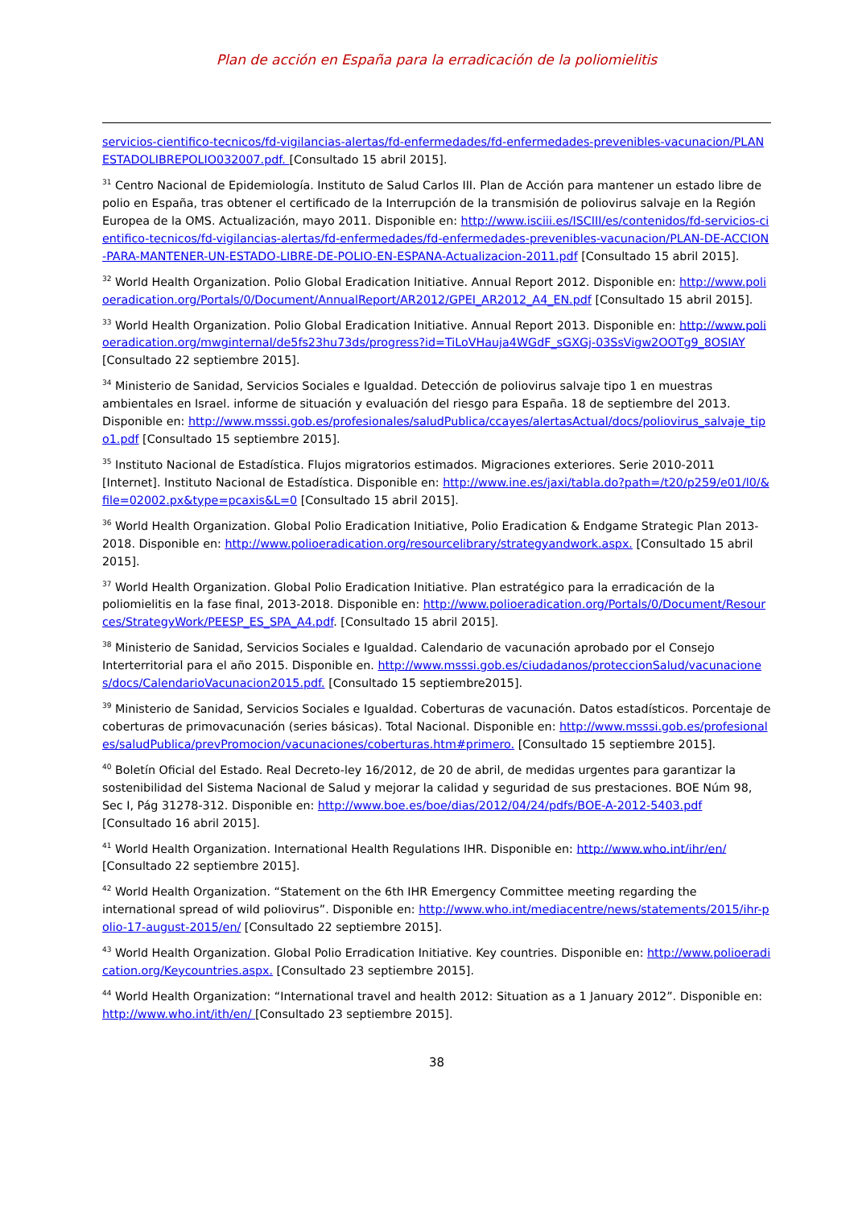Plan de acción en España para la erradicación de la poliomielitis
servicios-cientifico-tecnicos/fd-vigilancias-alertas/fd-enfermedades/fd-enfermedades-prevenibles-vacunacion/PLANESTADOLIBREPOLIO032007.pdf. [Consultado 15 abril 2015].
<sup>31</sup> Centro Nacional de Epidemiología. Instituto de Salud Carlos III. Plan de Acción para mantener un estado libre de polio en España, tras obtener el certificado de la Interrupción de la transmisión de poliovirus salvaje en la Región Europea de la OMS. Actualización, mayo 2011. Disponible en: http://www.isciii.es/ISCIII/es/contenidos/fd-servicios-cientifico-tecnicos/fd-vigilancias-alertas/fd-enfermedades/fd-enfermedades-prevenibles-vacunacion/PLAN-DE-ACCION-PARA-MANTENER-UN-ESTADO-LIBRE-DE-POLIO-EN-ESPANA-Actualizacion-2011.pdf [Consultado 15 abril 2015].
<sup>32</sup> World Health Organization. Polio Global Eradication Initiative. Annual Report 2012. Disponible en: http://www.polioeradication.org/Portals/0/Document/AnnualReport/AR2012/GPEI_AR2012_A4_EN.pdf [Consultado 15 abril 2015].
<sup>33</sup> World Health Organization. Polio Global Eradication Initiative. Annual Report 2013. Disponible en: http://www.polioeradication.org/mwginternal/de5fs23hu73ds/progress?id=TiLoVHauja4WGdF_sGXGj-03SsVigw2OOTg9_8OSIAY [Consultado 22 septiembre 2015].
<sup>34</sup> Ministerio de Sanidad, Servicios Sociales e Igualdad. Detección de poliovirus salvaje tipo 1 en muestras ambientales en Israel. informe de situación y evaluación del riesgo para España. 18 de septiembre del 2013. Disponible en: http://www.msssi.gob.es/profesionales/saludPublica/ccayes/alertasActual/docs/poliovirus_salvaje_tipo1.pdf [Consultado 15 septiembre 2015].
<sup>35</sup> Instituto Nacional de Estadística. Flujos migratorios estimados. Migraciones exteriores. Serie 2010-2011 [Internet]. Instituto Nacional de Estadística. Disponible en: http://www.ine.es/jaxi/tabla.do?path=/t20/p259/e01/l0/&file=02002.px&type=pcaxis&L=0 [Consultado 15 abril 2015].
<sup>36</sup> World Health Organization. Global Polio Eradication Initiative, Polio Eradication & Endgame Strategic Plan 2013-2018. Disponible en: http://www.polioeradication.org/resourcelibrary/strategyandwork.aspx. [Consultado 15 abril 2015].
<sup>37</sup> World Health Organization. Global Polio Eradication Initiative. Plan estratégico para la erradicación de la poliomielitis en la fase final, 2013-2018. Disponible en: http://www.polioeradication.org/Portals/0/Document/Resources/StrategyWork/PEESP_ES_SPA_A4.pdf. [Consultado 15 abril 2015].
<sup>38</sup> Ministerio de Sanidad, Servicios Sociales e Igualdad. Calendario de vacunación aprobado por el Consejo Interterritorial para el año 2015. Disponible en. http://www.msssi.gob.es/ciudadanos/proteccionSalud/vacunaciones/docs/CalendarioVacunacion2015.pdf. [Consultado 15 septiembre2015].
<sup>39</sup> Ministerio de Sanidad, Servicios Sociales e Igualdad. Coberturas de vacunación. Datos estadísticos. Porcentaje de coberturas de primovacunación (series básicas). Total Nacional. Disponible en: http://www.msssi.gob.es/profesionales/saludPublica/prevPromocion/vacunaciones/coberturas.htm#primero. [Consultado 15 septiembre 2015].
<sup>40</sup> Boletín Oficial del Estado. Real Decreto-ley 16/2012, de 20 de abril, de medidas urgentes para garantizar la sostenibilidad del Sistema Nacional de Salud y mejorar la calidad y seguridad de sus prestaciones. BOE Núm 98, Sec I, Pág 31278-312. Disponible en: http://www.boe.es/boe/dias/2012/04/24/pdfs/BOE-A-2012-5403.pdf [Consultado 16 abril 2015].
<sup>41</sup> World Health Organization. International Health Regulations IHR. Disponible en: http://www.who.int/ihr/en/ [Consultado 22 septiembre 2015].
<sup>42</sup> World Health Organization. “Statement on the 6th IHR Emergency Committee meeting regarding the international spread of wild poliovirus”. Disponible en: http://www.who.int/mediacentre/news/statements/2015/ihr-polio-17-august-2015/en/ [Consultado 22 septiembre 2015].
<sup>43</sup> World Health Organization. Global Polio Erradication Initiative. Key countries. Disponible en: http://www.polioeradication.org/Keycountries.aspx. [Consultado 23 septiembre 2015].
<sup>44</sup> World Health Organization: “International travel and health 2012: Situation as a 1 January 2012”. Disponible en: http://www.who.int/ith/en/ [Consultado 23 septiembre 2015].
38